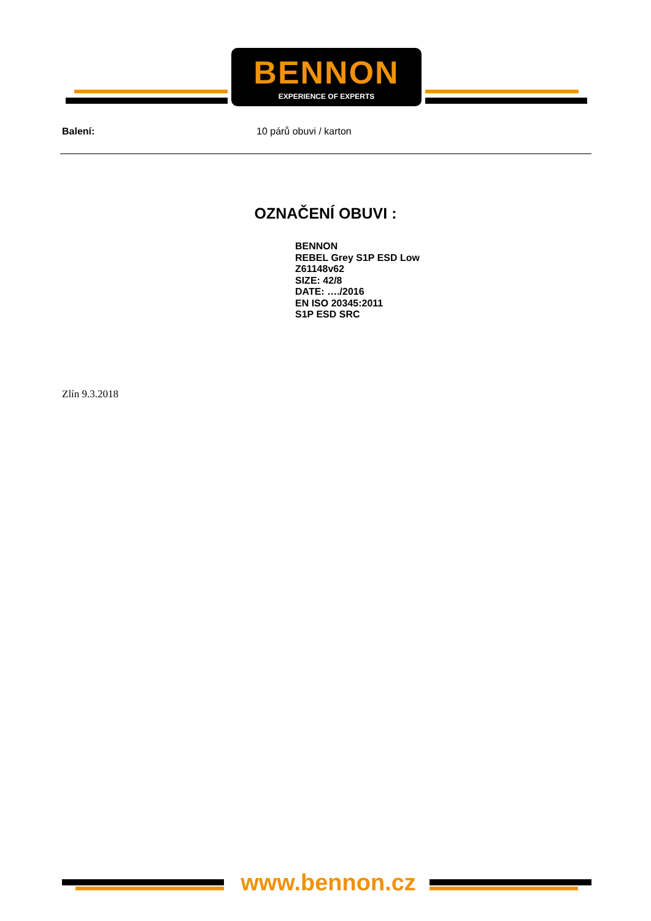BENNON
EXPERIENCE OF EXPERTS
Balení: 10 párů obuvi / karton
OZNAČENÍ OBUVI :
BENNON
REBEL Grey S1P ESD Low
Z61148v62
SIZE: 42/8
DATE: …./2016
EN ISO 20345:2011
S1P ESD SRC
Zlín 9.3.2018
www.bennon.cz